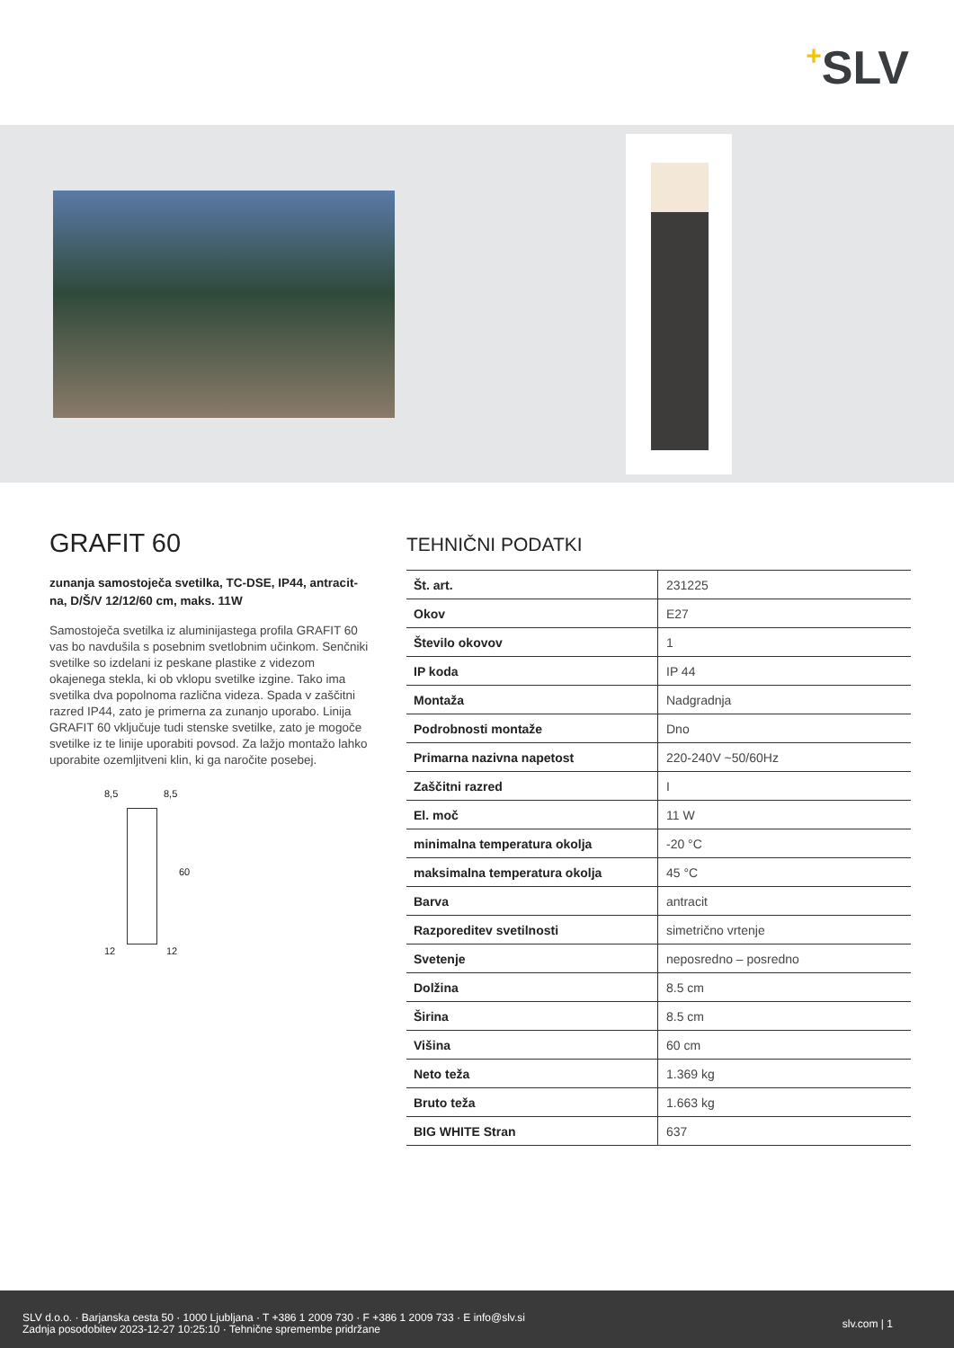+SLV
GRAFIT 60
zunanja samostoječa svetilka, TC-DSE, IP44, antracit-na, D/Š/V 12/12/60 cm, maks. 11W
Samostoječa svetilka iz aluminijastega profila GRAFIT 60 vas bo navdušila s posebnim svetlobnim učinkom. Senčniki svetilke so izdelani iz peskane plastike z videzom okajenega stekla, ki ob vklopu svetilke izgine. Tako ima svetilka dva popolnoma različna videza. Spada v zaščitni razred IP44, zato je primerna za zunanjo uporabo. Linija GRAFIT 60 vključuje tudi stenske svetilke, zato je mogoče svetilke iz te linije uporabiti povsod. Za lažjo montažo lahko uporabite ozemljitveni klin, ki ga naročite posebej.
8,5 8,5
60
12 12
TEHNIČNI PODATKI
| Št. art. | 231225 |
| Okov | E27 |
| Število okovov | 1 |
| IP koda | IP 44 |
| Montaža | Nadgradnja |
| Podrobnosti montaže | Dno |
| Primarna nazivna napetost | 220-240V ~50/60Hz |
| Zaščitni razred | I |
| El. moč | 11 W |
| minimalna temperatura okolja | -20 °C |
| maksimalna temperatura okolja | 45 °C |
| Barva | antracit |
| Razporeditev svetilnosti | simetrično vrtenje |
| Svetenje | neposredno – posredno |
| Dolžina | 8.5 cm |
| Širina | 8.5 cm |
| Višina | 60 cm |
| Neto teža | 1.369 kg |
| Bruto teža | 1.663 kg |
| BIG WHITE Stran | 637 |
SLV d.o.o. · Barjanska cesta 50 · 1000 Ljubljana · T +386 1 2009 730 · F +386 1 2009 733 · E info@slv.si
Zadnja posodobitev 2023-12-27 10:25:10 · Tehnične spremembe pridržane
slv.com | 1